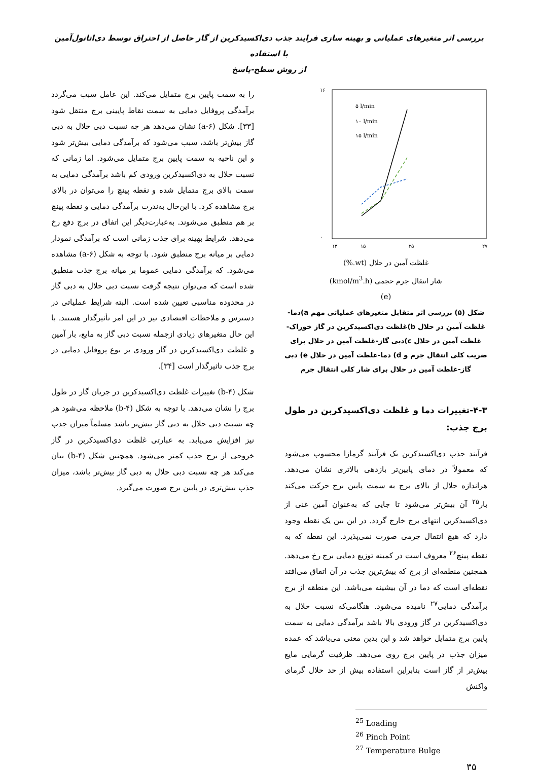بررسی اثر متغیرهای عملیاتی و بهینه سازی فرایند جذب دی‌اکسیدکربن از گاز حاصل از احتراق توسط دی‌اتانول‌آمین با استفاده
از روش سطح-پاسخ
۱۶
۰
۱۳
۱۵
۲۵
۲۷
۵ l/min
۱۰ l/min
۱۵ l/min
غلظت آمین در حلال (wt.%)
شار انتقال جرم حجمی (kmol/m<sup>3</sup>.h)
(e)
شکل (۵) بررسی اثر متقابل متغیرهای عملیاتی مهم a)دما-غلظت آمین در حلال b)غلظت دی‌اکسیدکربن در گاز خوراک-غلظت آمین در حلال c)دبی گاز-غلظت آمین در حلال برای ضریب کلی انتقال جرم و d) دما-غلظت آمین در حلال e) دبی گاز-غلظت آمین در حلال برای شار کلی انتقال جرم
۴-۳-تغییرات دما و غلظت دی‌اکسیدکربن در طول برج جذب:
فرآیند جذب دی‌اکسیدکربن یک فرآیند گرمازا محسوب می‌شود که معمولاً در دمای پایین‌تر بازدهی بالاتری نشان می‌دهد. هراندازه حلال از بالای برج به سمت پایین برج حرکت می‌کند بار<sup>۲۵</sup> آن بیش‌تر می‌شود تا جایی که به‌عنوان آمین غنی از دی‌اکسیدکربن انتهای برج خارج گردد. در این بین یک نقطه وجود دارد که هیچ انتقال جرمی صورت نمی‌پذیرد. این نقطه که به نقطه پینچ<sup>۲۶</sup> معروف است در کمینه توزیع دمایی برج رخ می‌دهد. همچنین منطقه‌ای از برج که بیش‌ترین جذب در آن اتفاق می‌افتد نقطه‌ای است که دما در آن بیشینه می‌باشد. این منطقه از برج برآمدگی دمایی<sup>۲۷</sup> نامیده می‌شود. هنگامی‌که نسبت حلال به دی‌اکسیدکربن در گاز ورودی بالا باشد برآمدگی دمایی به سمت پایین برج متمایل خواهد شد و این بدین معنی می‌باشد که عمده میزان جذب در پایین برج روی می‌دهد. ظرفیت گرمایی مایع بیش‌تر از گاز است بنابراین استفاده بیش از حد حلال گرمای واکنش
<sup>25</sup> Loading
<sup>26</sup> Pinch Point
<sup>27</sup> Temperature Bulge
را به سمت پایین برج متمایل می‌کند. این عامل سبب می‌گردد برآمدگی پروفایل دمایی به سمت نقاط پایینی برج منتقل شود [۳۳]. شکل (a-۶) نشان می‌دهد هر چه نسبت دبی حلال به دبی گاز بیش‌تر باشد، سبب می‌شود که برآمدگی دمایی بیش‌تر شود و این ناحیه به سمت پایین برج متمایل می‌شود. اما زمانی که نسبت حلال به دی‌اکسیدکربن ورودی کم باشد برآمدگی دمایی به سمت بالای برج متمایل شده و نقطه پینچ را می‌توان در بالای برج مشاهده کرد. با این‌حال به‌ندرت برآمدگی دمایی و نقطه پینچ بر هم منطبق می‌شوند. به‌عبارت‌دیگر این اتفاق در برج دفع رخ می‌دهد. شرایط بهینه برای جذب زمانی است که برآمدگی نمودار دمایی بر میانه برج منطبق شود. با توجه به شکل (a-۶) مشاهده می‌شود. که برآمدگی دمایی عموما بر میانه برج جذب منطبق شده است که می‌توان نتیجه گرفت نسبت دبی حلال به دبی گاز در محدوده مناسبی تعیین شده است. البته شرایط عملیاتی در دسترس و ملاحظات اقتصادی نیز در این امر تأثیرگذار هستند. با این حال متغیرهای زیادی ازجمله نسبت دبی گاز به مایع، بار آمین و غلظت دی‌اکسیدکربن در گاز ورودی بر نوع پروفایل دمایی در برج جذب تاثیرگذار است [۳۴].
شکل (b-۴) تغییرات غلظت دی‌اکسیدکربن در جریان گاز در طول برج را نشان می‌دهد. با توجه به شکل (b-۴) ملاحظه می‌شود هر چه نسبت دبی حلال به دبی گاز بیش‌تر باشد مسلماً میزان جذب نیز افزایش می‌یابد. به عبارتی غلظت دی‌اکسیدکربن در گاز خروجی از برج جذب کمتر می‌شود. همچنین شکل (b-۴) بیان می‌کند هر چه نسبت دبی حلال به دبی گاز بیش‌تر باشد، میزان جذب بیش‌تری در پایین برج صورت می‌گیرد.
۳۵